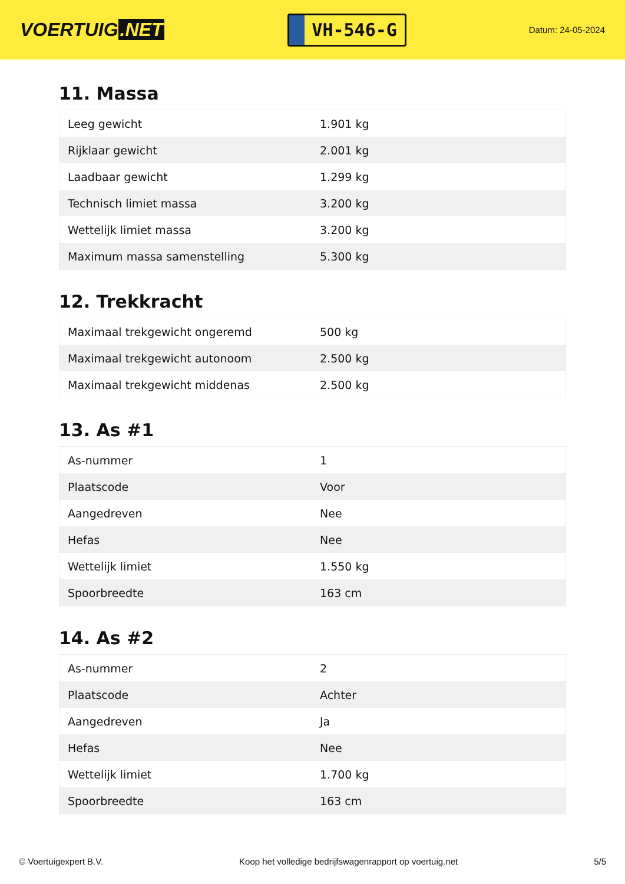VOERTUIG.NET
VH-546-G
Datum: 24-05-2024
11. Massa
| Leeg gewicht | 1.901 kg |
| Rijklaar gewicht | 2.001 kg |
| Laadbaar gewicht | 1.299 kg |
| Technisch limiet massa | 3.200 kg |
| Wettelijk limiet massa | 3.200 kg |
| Maximum massa samenstelling | 5.300 kg |
12. Trekkracht
| Maximaal trekgewicht ongeremd | 500 kg |
| Maximaal trekgewicht autonoom | 2.500 kg |
| Maximaal trekgewicht middenas | 2.500 kg |
13. As #1
| As-nummer | 1 |
| Plaatscode | Voor |
| Aangedreven | Nee |
| Hefas | Nee |
| Wettelijk limiet | 1.550 kg |
| Spoorbreedte | 163 cm |
14. As #2
| As-nummer | 2 |
| Plaatscode | Achter |
| Aangedreven | Ja |
| Hefas | Nee |
| Wettelijk limiet | 1.700 kg |
| Spoorbreedte | 163 cm |
© Voertuigexpert B.V. Koop het volledige bedrijfswagenrapport op voertuig.net 5/5